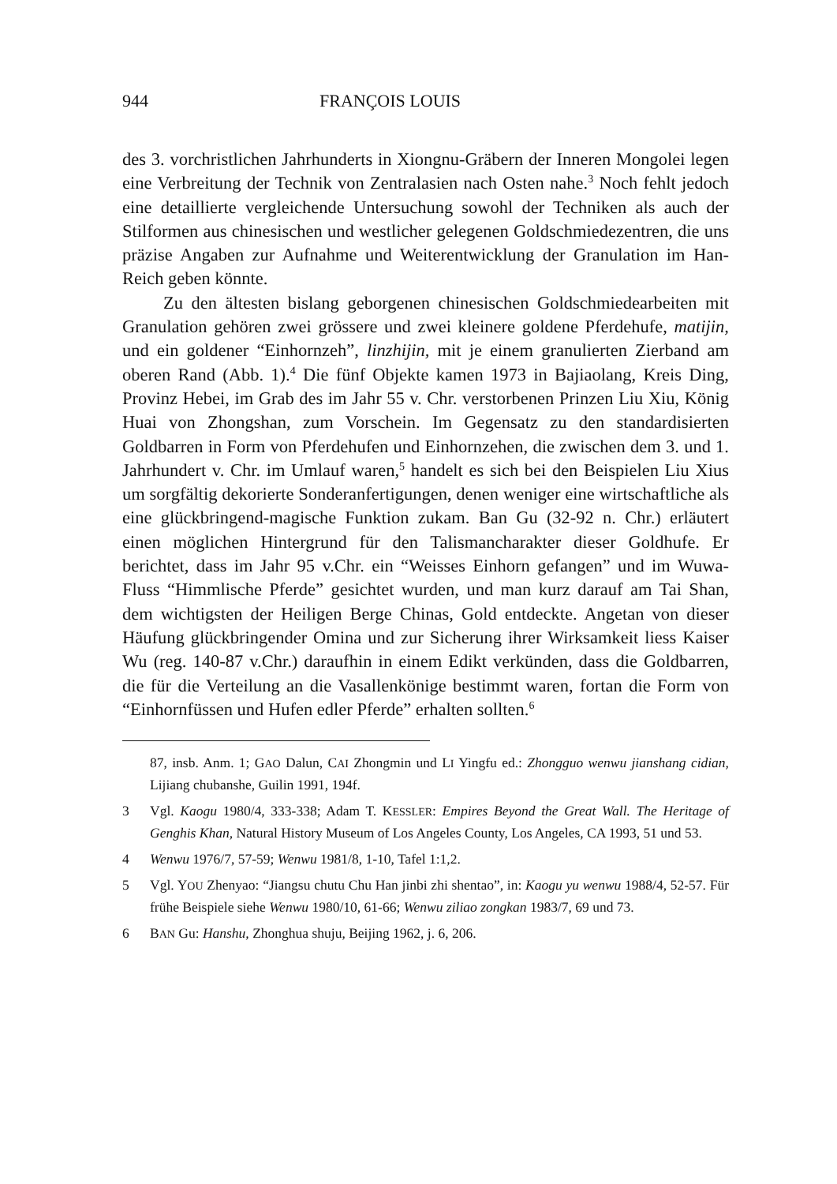944 FRANÇOIS LOUIS
des 3. vorchristlichen Jahrhunderts in Xiongnu-Gräbern der Inneren Mongolei legen eine Verbreitung der Technik von Zentralasien nach Osten nahe.<sup>3</sup> Noch fehlt jedoch eine detaillierte vergleichende Untersuchung sowohl der Techniken als auch der Stilformen aus chinesischen und westlicher gelegenen Goldschmiedezentren, die uns präzise Angaben zur Aufnahme und Weiterentwicklung der Granulation im Han-Reich geben könnte.
Zu den ältesten bislang geborgenen chinesischen Goldschmiedearbeiten mit Granulation gehören zwei grössere und zwei kleinere goldene Pferdehufe, matijin, und ein goldener “Einhornzeh”, linzhijin, mit je einem granulierten Zierband am oberen Rand (Abb. 1).<sup>4</sup> Die fünf Objekte kamen 1973 in Bajiaolang, Kreis Ding, Provinz Hebei, im Grab des im Jahr 55 v. Chr. verstorbenen Prinzen Liu Xiu, König Huai von Zhongshan, zum Vorschein. Im Gegensatz zu den standardisierten Goldbarren in Form von Pferdehufen und Einhornzehen, die zwischen dem 3. und 1. Jahrhundert v. Chr. im Umlauf waren,<sup>5</sup> handelt es sich bei den Beispielen Liu Xius um sorgfältig dekorierte Sonderanfertigungen, denen weniger eine wirtschaftliche als eine glückbringend-magische Funktion zukam. Ban Gu (32-92 n. Chr.) erläutert einen möglichen Hintergrund für den Talismancharakter dieser Goldhufe. Er berichtet, dass im Jahr 95 v.Chr. ein “Weisses Einhorn gefangen” und im Wuwa-Fluss “Himmlische Pferde” gesichtet wurden, und man kurz darauf am Tai Shan, dem wichtigsten der Heiligen Berge Chinas, Gold entdeckte. Angetan von dieser Häufung glückbringender Omina und zur Sicherung ihrer Wirksamkeit liess Kaiser Wu (reg. 140-87 v.Chr.) daraufhin in einem Edikt verkünden, dass die Goldbarren, die für die Verteilung an die Vasallenkönige bestimmt waren, fortan die Form von “Einhornfüssen und Hufen edler Pferde” erhalten sollten.<sup>6</sup>
87, insb. Anm. 1; GAO Dalun, CAI Zhongmin und LI Yingfu ed.: Zhongguo wenwu jianshang cidian, Lijiang chubanshe, Guilin 1991, 194f.
3 Vgl. Kaogu 1980/4, 333-338; Adam T. KESSLER: Empires Beyond the Great Wall. The Heritage of Genghis Khan, Natural History Museum of Los Angeles County, Los Angeles, CA 1993, 51 und 53.
4 Wenwu 1976/7, 57-59; Wenwu 1981/8, 1-10, Tafel 1:1,2.
5 Vgl. YOU Zhenyao: “Jiangsu chutu Chu Han jinbi zhi shentao”, in: Kaogu yu wenwu 1988/4, 52-57. Für frühe Beispiele siehe Wenwu 1980/10, 61-66; Wenwu ziliao zongkan 1983/7, 69 und 73.
6 BAN Gu: Hanshu, Zhonghua shuju, Beijing 1962, j. 6, 206.